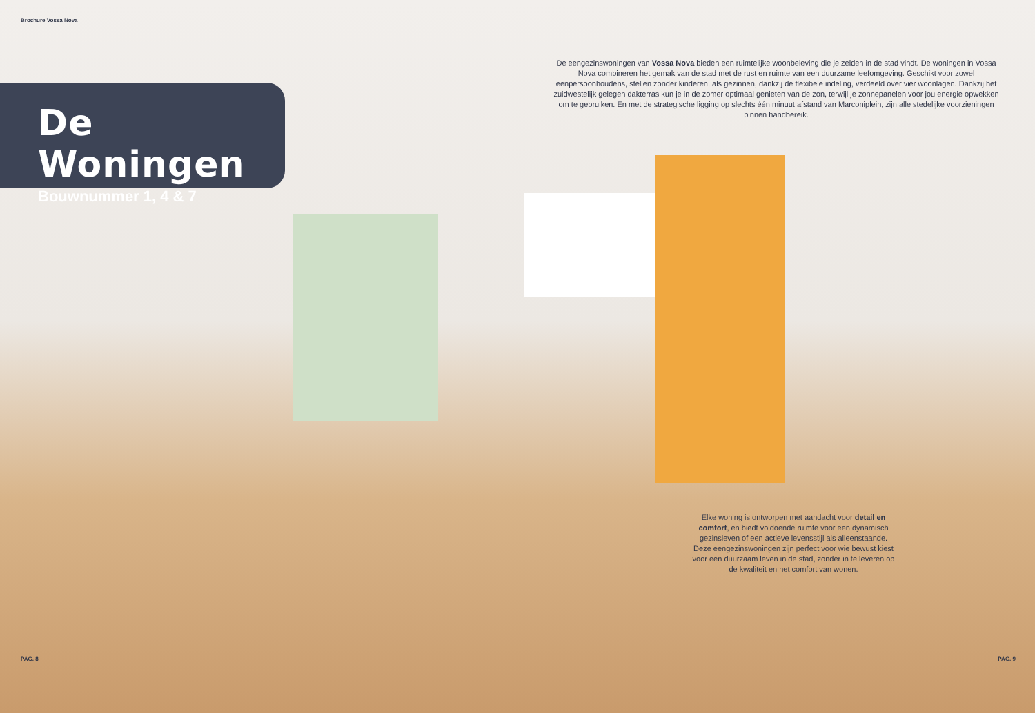Brochure Vossa Nova
De eengezinswoningen van Vossa Nova bieden een ruimtelijke woonbeleving die je zelden in de stad vindt. De woningen in Vossa Nova combineren het gemak van de stad met de rust en ruimte van een duurzame leefomgeving. Geschikt voor zowel eenpersoonhoudens, stellen zonder kinderen, als gezinnen, dankzij de flexibele indeling, verdeeld over vier woonlagen. Dankzij het zuidwestelijk gelegen dakterras kun je in de zomer optimaal genieten van de zon, terwijl je zonnepanelen voor jou energie opwekken om te gebruiken. En met de strategische ligging op slechts één minuut afstand van Marconiplein, zijn alle stedelijke voorzieningen binnen handbereik.
De Woningen
Bouwnummer 1, 4 & 7
Elke woning is ontworpen met aandacht voor detail en comfort, en biedt voldoende ruimte voor een dynamisch gezinsleven of een actieve levensstijl als alleenstaande. Deze eengezinswoningen zijn perfect voor wie bewust kiest voor een duurzaam leven in de stad, zonder in te leveren op de kwaliteit en het comfort van wonen.
PAG. 8 PAG. 9